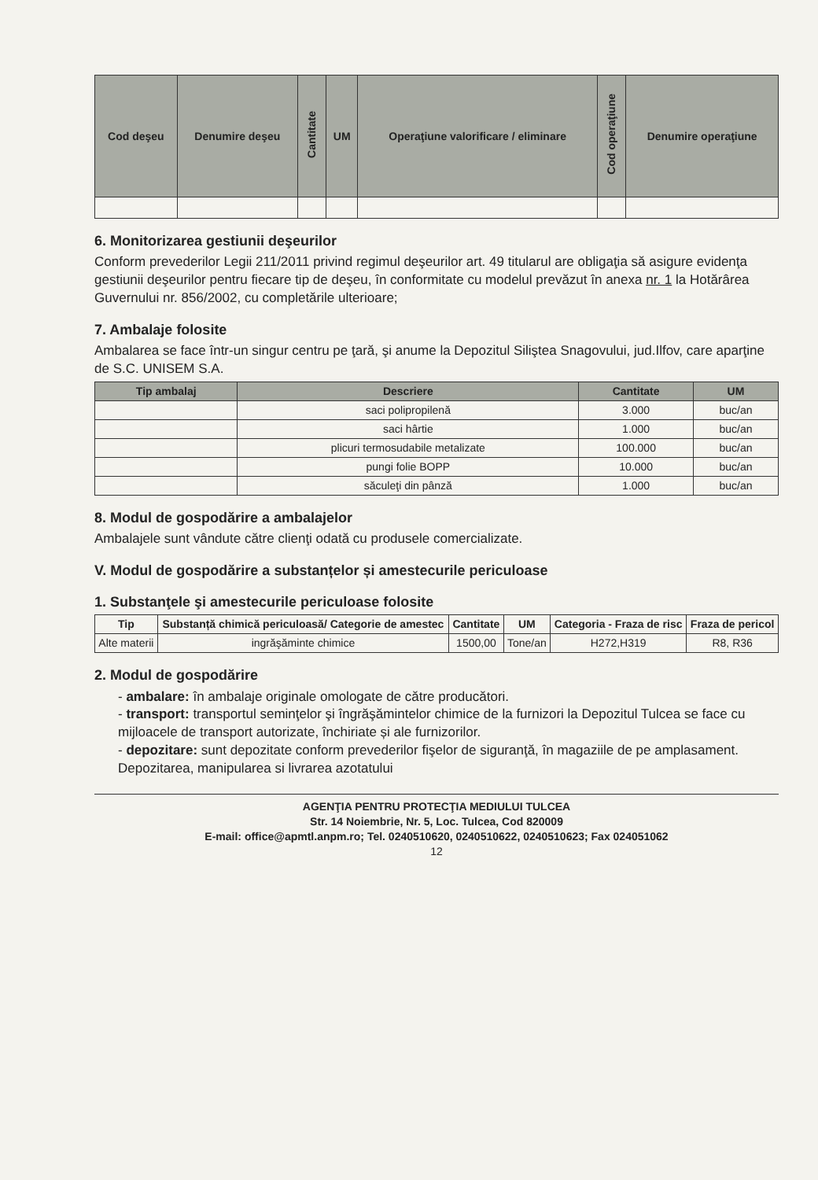| Cod deşeu | Denumire deşeu | Cantitate | UM | Operaţiune valorificare / eliminare | Cod operaţiune | Denumire operaţiune |
| --- | --- | --- | --- | --- | --- | --- |
6. Monitorizarea gestiunii deşeurilor
Conform prevederilor Legii 211/2011 privind regimul deşeurilor art. 49 titularul are obligaţia să asigure evidenţa gestiunii deşeurilor pentru fiecare tip de deşeu, în conformitate cu modelul prevăzut în anexa nr. 1 la Hotărârea Guvernului nr. 856/2002, cu completările ulterioare;
7. Ambalaje folosite
Ambalarea se face într-un singur centru pe ţară, şi anume la Depozitul Siliştea Snagovului, jud.Ilfov, care aparţine de S.C. UNISEM S.A.
| Tip ambalaj | Descriere | Cantitate | UM |
| --- | --- | --- | --- |
| | saci polipropilenă | 3.000 | buc/an |
| | saci hârtie | 1.000 | buc/an |
| | plicuri termosudabile metalizate | 100.000 | buc/an |
| | pungi folie BOPP | 10.000 | buc/an |
| | săculeţi din pânză | 1.000 | buc/an |
8. Modul de gospodărire a ambalajelor
Ambalajele sunt vândute către clienţi odată cu produsele comercializate.
V. Modul de gospodărire a substanțelor și amestecurile periculoase
1. Substanţele şi amestecurile periculoase folosite
| Tip | Substanță chimică periculoasă/ Categorie de amestec | Cantitate | UM | Categoria - Fraza de risc | Fraza de pericol |
| --- | --- | --- | --- | --- | --- |
| Alte materii | ingrăşăminte chimice | 1500,00 | Tone/an | H272,H319 | R8, R36 |
2. Modul de gospodărire
- ambalare: în ambalaje originale omologate de către producători.
- transport: transportul seminţelor şi îngrăşămintelor chimice de la furnizori la Depozitul Tulcea se face cu mijloacele de transport autorizate, închiriate și ale furnizorilor.
- depozitare: sunt depozitate conform prevederilor fişelor de siguranţă, în magaziile de pe amplasament. Depozitarea, manipularea si livrarea azotatului
AGENŢIA PENTRU PROTECŢIA MEDIULUI TULCEA
Str. 14 Noiembrie, Nr. 5, Loc. Tulcea, Cod 820009
E-mail: office@apmtl.anpm.ro; Tel. 0240510620, 0240510622, 0240510623; Fax 024051062
12